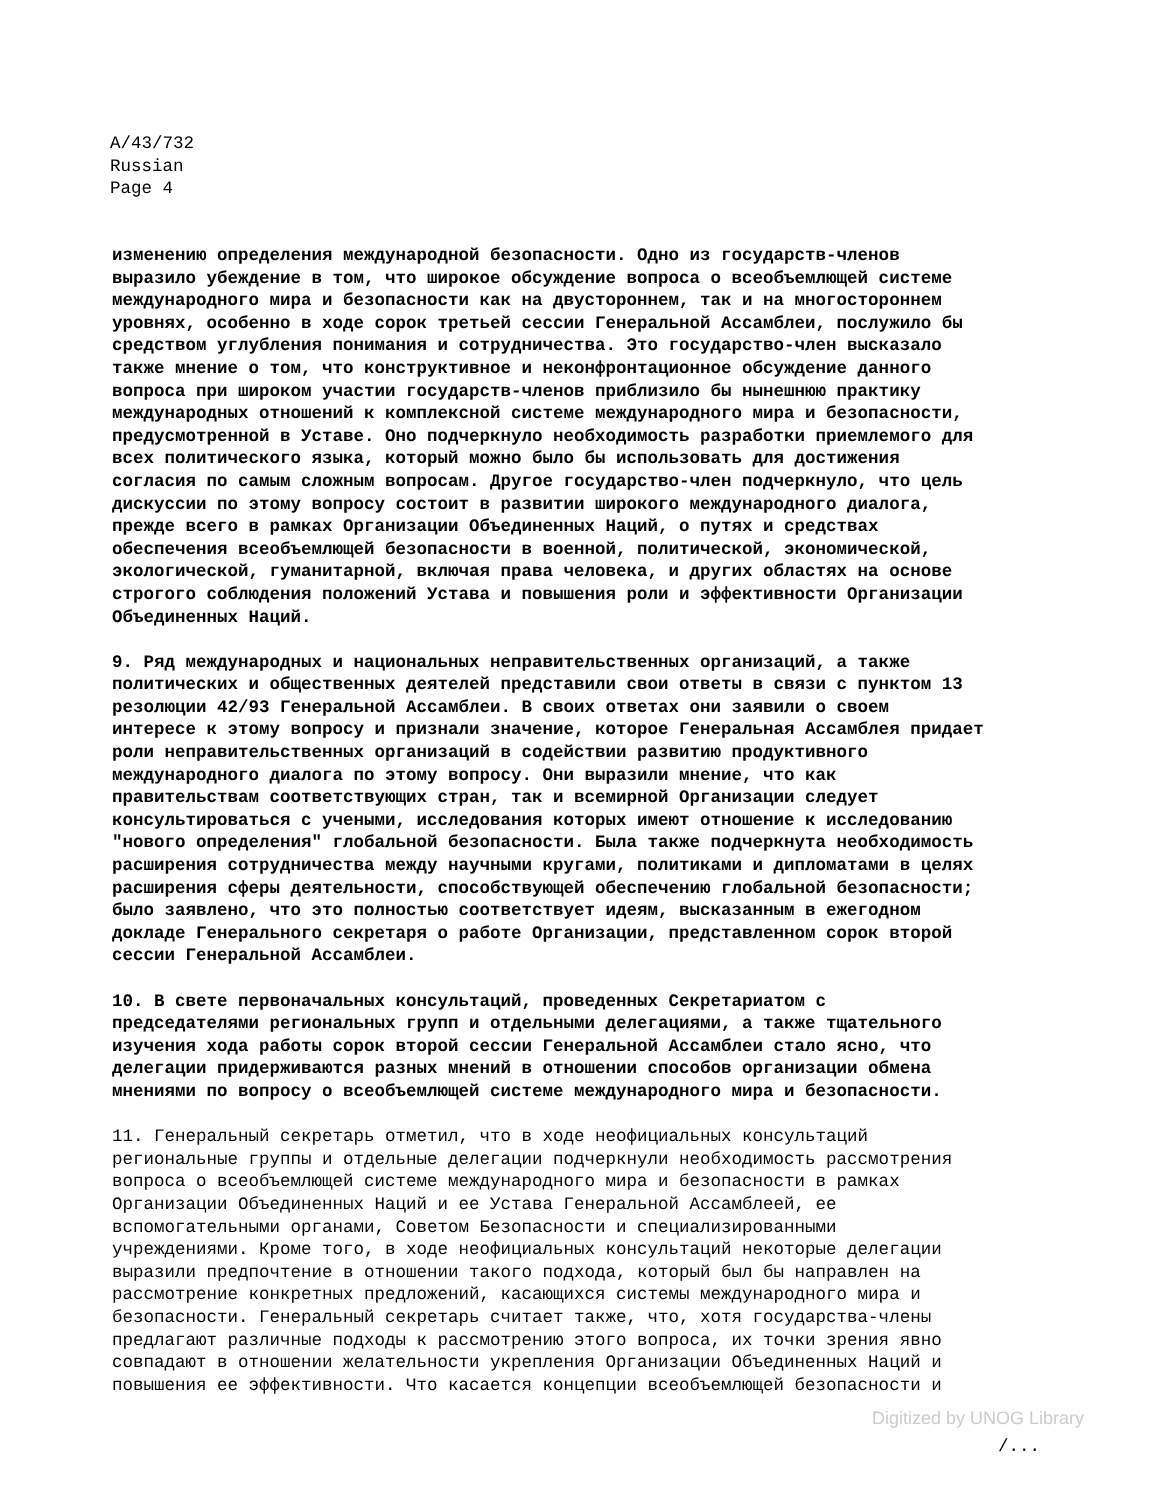A/43/732
Russian
Page 4
изменению определения международной безопасности. Одно из государств-членов выразило убеждение в том, что широкое обсуждение вопроса о всеобъемлющей системе международного мира и безопасности как на двустороннем, так и на многостороннем уровнях, особенно в ходе сорок третьей сессии Генеральной Ассамблеи, послужило бы средством углубления понимания и сотрудничества. Это государство-член высказало также мнение о том, что конструктивное и неконфронтационное обсуждение данного вопроса при широком участии государств-членов приблизило бы нынешнюю практику международных отношений к комплексной системе международного мира и безопасности, предусмотренной в Уставе. Оно подчеркнуло необходимость разработки приемлемого для всех политического языка, который можно было бы использовать для достижения согласия по самым сложным вопросам. Другое государство-член подчеркнуло, что цель дискуссии по этому вопросу состоит в развитии широкого международного диалога, прежде всего в рамках Организации Объединенных Наций, о путях и средствах обеспечения всеобъемлющей безопасности в военной, политической, экономической, экологической, гуманитарной, включая права человека, и других областях на основе строгого соблюдения положений Устава и повышения роли и эффективности Организации Объединенных Наций.
9. Ряд международных и национальных неправительственных организаций, а также политических и общественных деятелей представили свои ответы в связи с пунктом 13 резолюции 42/93 Генеральной Ассамблеи. В своих ответах они заявили о своем интересе к этому вопросу и признали значение, которое Генеральная Ассамблея придает роли неправительственных организаций в содействии развитию продуктивного международного диалога по этому вопросу. Они выразили мнение, что как правительствам соответствующих стран, так и всемирной Организации следует консультироваться с учеными, исследования которых имеют отношение к исследованию "нового определения" глобальной безопасности. Была также подчеркнута необходимость расширения сотрудничества между научными кругами, политиками и дипломатами в целях расширения сферы деятельности, способствующей обеспечению глобальной безопасности; было заявлено, что это полностью соответствует идеям, высказанным в ежегодном докладе Генерального секретаря о работе Организации, представленном сорок второй сессии Генеральной Ассамблеи.
10. В свете первоначальных консультаций, проведенных Секретариатом с председателями региональных групп и отдельными делегациями, а также тщательного изучения хода работы сорок второй сессии Генеральной Ассамблеи стало ясно, что делегации придерживаются разных мнений в отношении способов организации обмена мнениями по вопросу о всеобъемлющей системе международного мира и безопасности.
11. Генеральный секретарь отметил, что в ходе неофициальных консультаций региональные группы и отдельные делегации подчеркнули необходимость рассмотрения вопроса о всеобъемлющей системе международного мира и безопасности в рамках Организации Объединенных Наций и ее Устава Генеральной Ассамблеей, ее вспомогательными органами, Советом Безопасности и специализированными учреждениями. Кроме того, в ходе неофициальных консультаций некоторые делегации выразили предпочтение в отношении такого подхода, который был бы направлен на рассмотрение конкретных предложений, касающихся системы международного мира и безопасности. Генеральный секретарь считает также, что, хотя государства-члены предлагают различные подходы к рассмотрению этого вопроса, их точки зрения явно совпадают в отношении желательности укрепления Организации Объединенных Наций и повышения ее эффективности. Что касается концепции всеобъемлющей безопасности и
Digitized by UNOG Library
/...